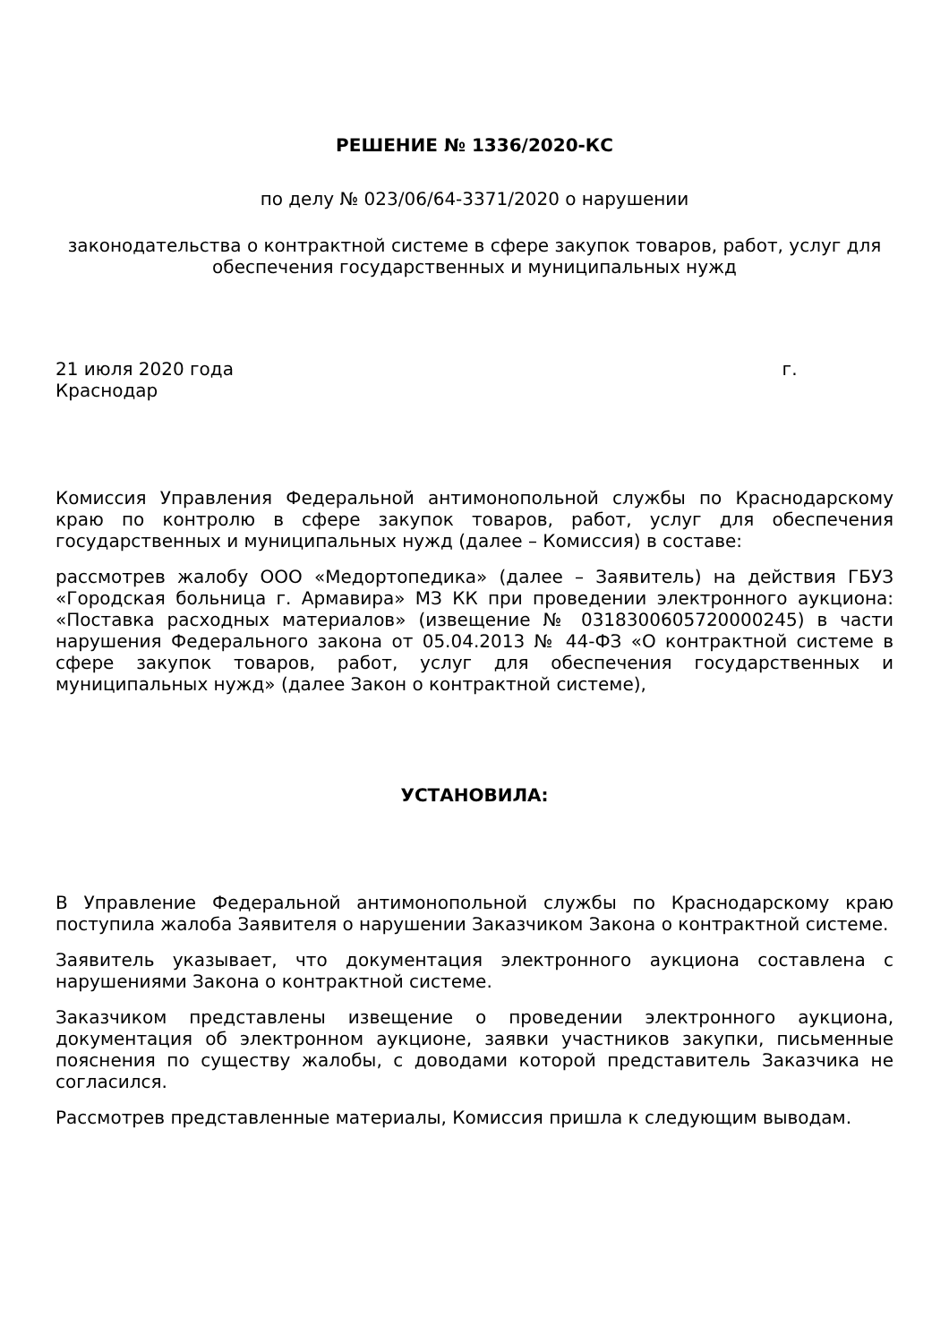РЕШЕНИЕ № 1336/2020-КС
по делу № 023/06/64-3371/2020 о нарушении
законодательства о контрактной системе в сфере закупок товаров, работ, услуг для обеспечения государственных и муниципальных нужд
21 июля 2020 года г.
Краснодар
Комиссия Управления Федеральной антимонопольной службы по Краснодарскому краю по контролю в сфере закупок товаров, работ, услуг для обеспечения государственных и муниципальных нужд (далее – Комиссия) в составе:
рассмотрев жалобу ООО «Медортопедика» (далее – Заявитель) на действия ГБУЗ «Городская больница г. Армавира» МЗ КК при проведении электронного аукциона: «Поставка расходных материалов» (извещение № 0318300605720000245) в части нарушения Федерального закона от 05.04.2013 № 44-ФЗ «О контрактной системе в сфере закупок товаров, работ, услуг для обеспечения государственных и муниципальных нужд» (далее Закон о контрактной системе),
УСТАНОВИЛА:
В Управление Федеральной антимонопольной службы по Краснодарскому краю поступила жалоба Заявителя о нарушении Заказчиком Закона о контрактной системе.
Заявитель указывает, что документация электронного аукциона составлена с нарушениями Закона о контрактной системе.
Заказчиком представлены извещение о проведении электронного аукциона, документация об электронном аукционе, заявки участников закупки, письменные пояснения по существу жалобы, с доводами которой представитель Заказчика не согласился.
Рассмотрев представленные материалы, Комиссия пришла к следующим выводам.